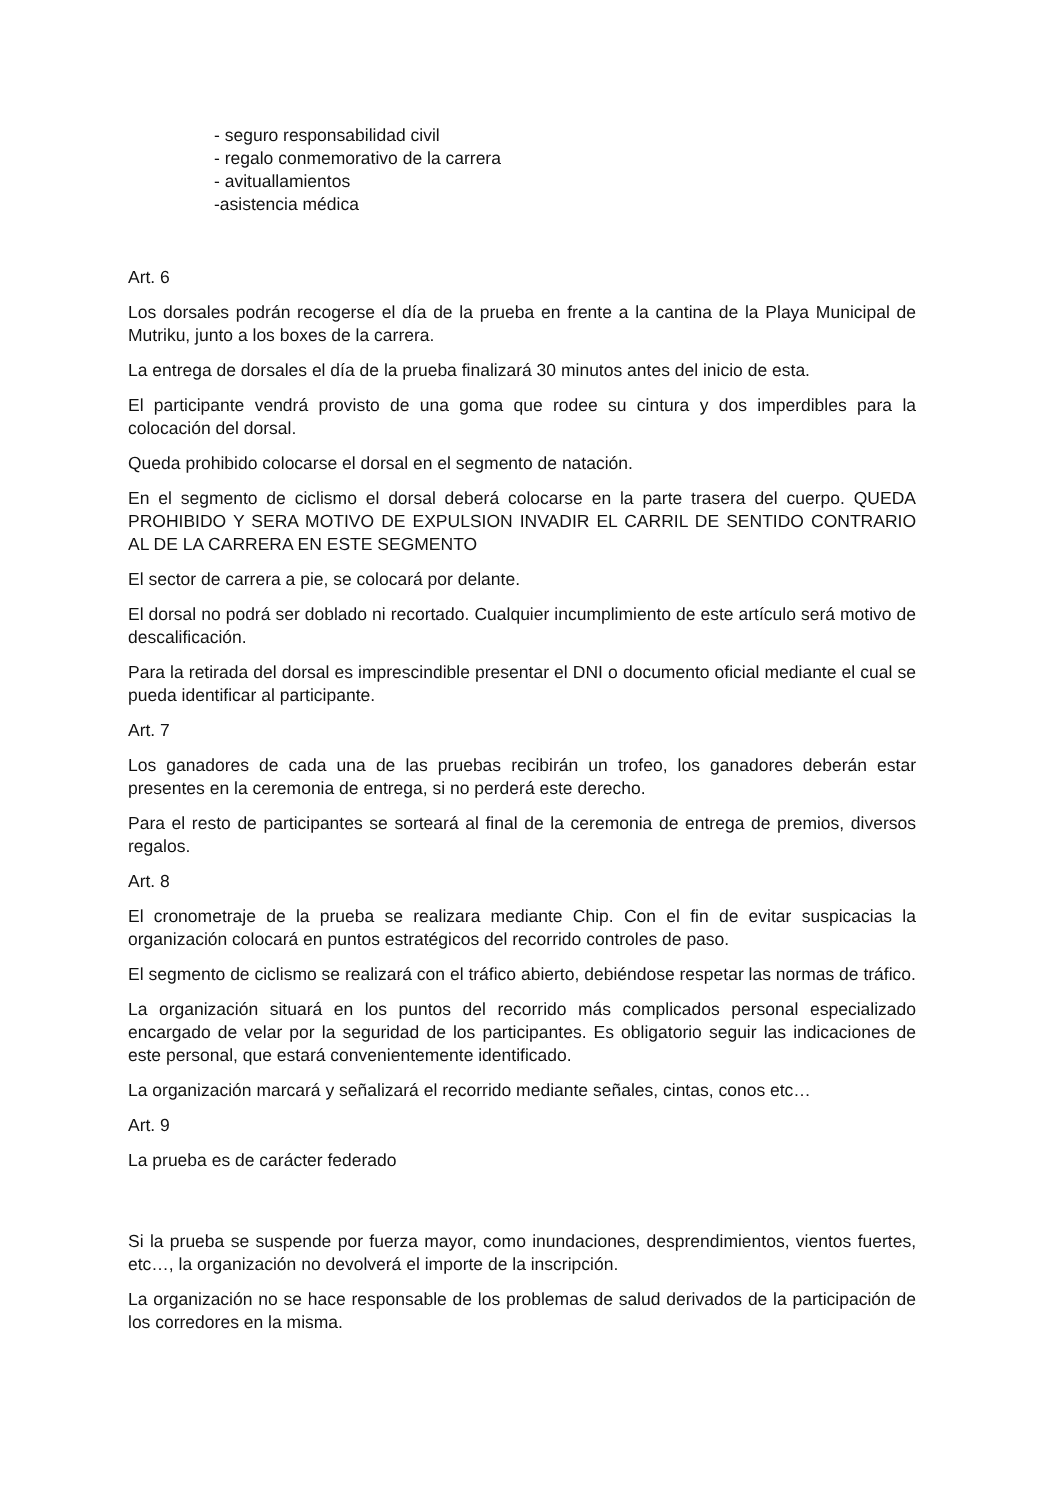- seguro responsabilidad civil
- regalo conmemorativo de la carrera
- avituallamientos
-asistencia médica
Art. 6
Los dorsales podrán recogerse el día de la prueba en frente a la cantina de la Playa Municipal de Mutriku, junto a los boxes de la carrera.
La entrega de dorsales el día de la prueba finalizará 30 minutos antes del inicio de esta.
El participante vendrá provisto de una goma que rodee su cintura y dos imperdibles para la colocación del dorsal.
Queda prohibido colocarse el dorsal en el segmento de natación.
En el segmento de ciclismo el dorsal deberá colocarse en la parte trasera del cuerpo. QUEDA PROHIBIDO Y SERA MOTIVO DE EXPULSION INVADIR EL CARRIL DE SENTIDO CONTRARIO AL DE LA CARRERA EN ESTE SEGMENTO
El sector de carrera a pie, se colocará por delante.
El dorsal no podrá ser doblado ni recortado. Cualquier incumplimiento de este artículo será motivo de descalificación.
Para la retirada del dorsal es imprescindible presentar el DNI o documento oficial mediante el cual se pueda identificar al participante.
Art. 7
Los ganadores de cada una de las pruebas recibirán un trofeo, los ganadores deberán estar presentes en la ceremonia de entrega, si no perderá este derecho.
Para el resto de participantes se sorteará al final de la ceremonia de entrega de premios, diversos regalos.
Art. 8
El cronometraje de la prueba se realizara mediante Chip. Con el fin de evitar suspicacias la organización colocará en puntos estratégicos del recorrido controles de paso.
El segmento de ciclismo se realizará con el tráfico abierto, debiéndose respetar las normas de tráfico.
La organización situará en los puntos del recorrido más complicados personal especializado encargado de velar por la seguridad de los participantes. Es obligatorio seguir las indicaciones de este personal, que estará convenientemente identificado.
La organización marcará y señalizará el recorrido mediante señales, cintas, conos etc…
Art. 9
La prueba es de carácter federado
Si la prueba se suspende por fuerza mayor, como inundaciones, desprendimientos, vientos fuertes, etc…, la organización no devolverá el importe de la inscripción.
La organización no se hace responsable de los problemas de salud derivados de la participación de los corredores en la misma.